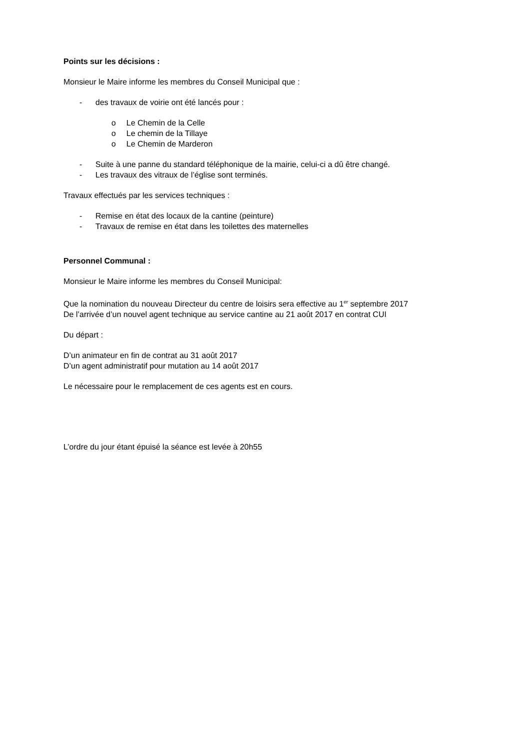Points sur les décisions :
Monsieur le Maire informe les membres du Conseil Municipal que :
- des travaux de voirie ont été lancés pour :
o Le Chemin de la Celle
o Le chemin de la Tillaye
o Le Chemin de Marderon
- Suite à une panne du standard téléphonique de la mairie, celui-ci a dû être changé.
- Les travaux des vitraux de l’église sont terminés.
Travaux effectués par les services techniques :
- Remise en état des locaux de la cantine (peinture)
- Travaux de remise en état dans les toilettes des maternelles
Personnel Communal :
Monsieur le Maire informe les membres du Conseil Municipal:
Que la nomination du nouveau Directeur du centre de loisirs sera effective au 1<sup>er</sup> septembre 2017
De l’arrivée d’un nouvel agent technique au service cantine au 21 août 2017 en contrat CUI
Du départ :
D’un animateur en fin de contrat au 31 août 2017
D’un agent administratif pour mutation au 14 août 2017
Le nécessaire pour le remplacement de ces agents est en cours.
L’ordre du jour étant épuisé la séance est levée à 20h55